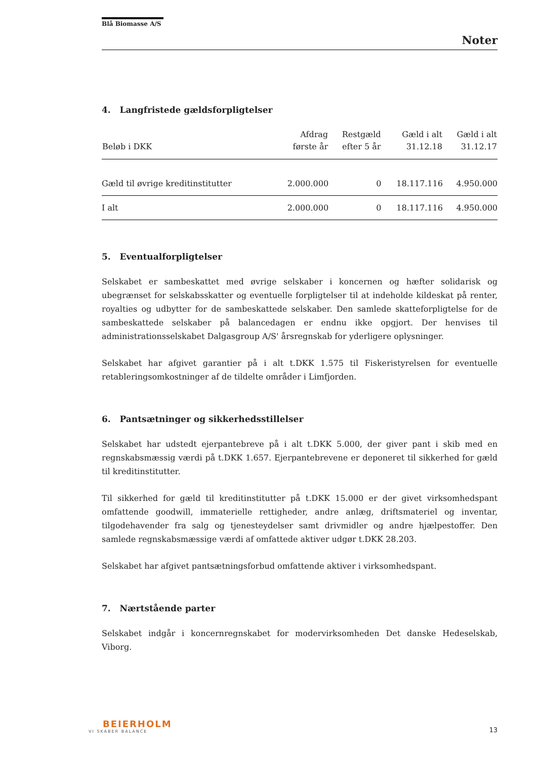Blå Biomasse A/S
Noter
4. Langfristede gældsforpligtelser
| Beløb i DKK | Afdrag første år | Restgæld efter 5 år | Gæld i alt 31.12.18 | Gæld i alt 31.12.17 |
| --- | --- | --- | --- | --- |
| Gæld til øvrige kreditinstitutter | 2.000.000 | 0 | 18.117.116 | 4.950.000 |
| I alt | 2.000.000 | 0 | 18.117.116 | 4.950.000 |
5. Eventualforpligtelser
Selskabet er sambeskattet med øvrige selskaber i koncernen og hæfter solidarisk og ubegrænset for selskabsskatter og eventuelle forpligtelser til at indeholde kildeskat på renter, royalties og udbytter for de sambeskattede selskaber. Den samlede skatteforpligtelse for de sambeskattede selskaber på balancedagen er endnu ikke opgjort. Der henvises til administrationsselskabet Dalgasgroup A/S' årsregnskab for yderligere oplysninger.
Selskabet har afgivet garantier på i alt t.DKK 1.575 til Fiskeristyrelsen for eventuelle retableringsomkostninger af de tildelte områder i Limfjorden.
6. Pantsætninger og sikkerhedsstillelser
Selskabet har udstedt ejerpantebreve på i alt t.DKK 5.000, der giver pant i skib med en regnskabsmæssig værdi på t.DKK 1.657. Ejerpantebrevene er deponeret til sikkerhed for gæld til kreditinstitutter.
Til sikkerhed for gæld til kreditinstitutter på t.DKK 15.000 er der givet virksomhedspant omfattende goodwill, immaterielle rettigheder, andre anlæg, driftsmateriel og inventar, tilgodehavender fra salg og tjenesteydelser samt drivmidler og andre hjælpestoffer. Den samlede regnskabsmæssige værdi af omfattede aktiver udgør t.DKK 28.203.
Selskabet har afgivet pantsætningsforbud omfattende aktiver i virksomhedspant.
7. Nærtstående parter
Selskabet indgår i koncernregnskabet for modervirksomheden Det danske Hedeselskab, Viborg.
BEIERHOLM
VI SKABER BALANCE
13